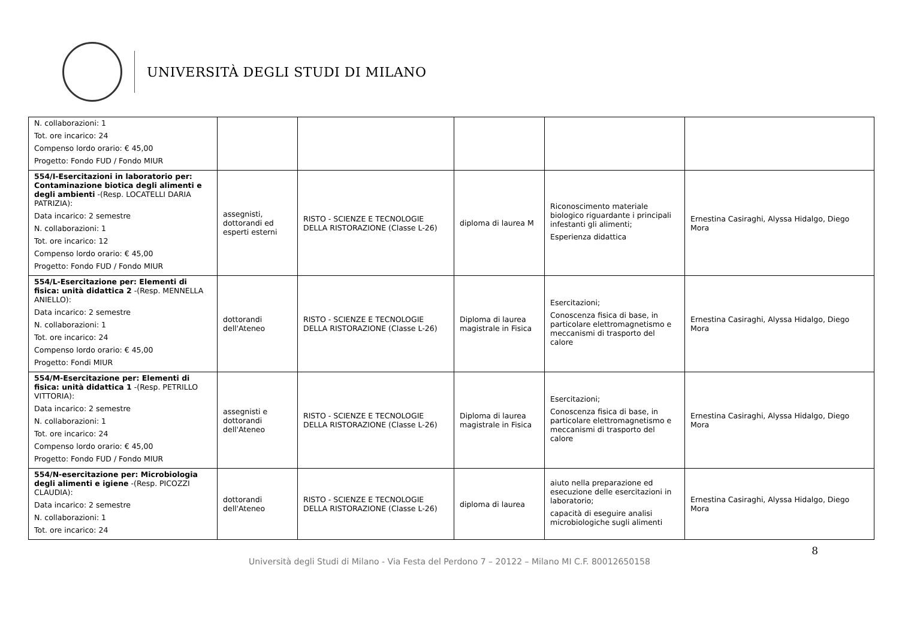UNIVERSITÀ DEGLI STUDI DI MILANO
| N. collaborazioni: 1 Tot. ore incarico: 24 Compenso lordo orario: € 45,00 Progetto: Fondo FUD / Fondo MIUR | | | | | |
| 554/I-Esercitazioni in laboratorio per: Contaminazione biotica degli alimenti e degli ambienti -(Resp. LOCATELLI DARIA PATRIZIA): Data incarico: 2 semestre N. collaborazioni: 1 Tot. ore incarico: 12 Compenso lordo orario: € 45,00 Progetto: Fondo FUD / Fondo MIUR | assegnisti, dottorandi ed esperti esterni | RISTO - SCIENZE E TECNOLOGIE DELLA RISTORAZIONE (Classe L-26) | diploma di laurea M | Riconoscimento materiale biologico riguardante i principali infestanti gli alimenti; Esperienza didattica | Ernestina Casiraghi, Alyssa Hidalgo, Diego Mora |
| 554/L-Esercitazione per: Elementi di fisica: unità didattica 2 -(Resp. MENNELLA ANIELLO): Data incarico: 2 semestre N. collaborazioni: 1 Tot. ore incarico: 24 Compenso lordo orario: € 45,00 Progetto: Fondi MIUR | dottorandi dell'Ateneo | RISTO - SCIENZE E TECNOLOGIE DELLA RISTORAZIONE (Classe L-26) | Diploma di laurea magistrale in Fisica | Esercitazioni; Conoscenza fisica di base, in particolare elettromagnetismo e meccanismi di trasporto del calore | Ernestina Casiraghi, Alyssa Hidalgo, Diego Mora |
| 554/M-Esercitazione per: Elementi di fisica: unità didattica 1 -(Resp. PETRILLO VITTORIA): Data incarico: 2 semestre N. collaborazioni: 1 Tot. ore incarico: 24 Compenso lordo orario: € 45,00 Progetto: Fondo FUD / Fondo MIUR | assegnisti e dottorandi dell'Ateneo | RISTO - SCIENZE E TECNOLOGIE DELLA RISTORAZIONE (Classe L-26) | Diploma di laurea magistrale in Fisica | Esercitazioni; Conoscenza fisica di base, in particolare elettromagnetismo e meccanismi di trasporto del calore | Ernestina Casiraghi, Alyssa Hidalgo, Diego Mora |
| 554/N-esercitazione per: Microbiologia degli alimenti e igiene -(Resp. PICOZZI CLAUDIA): Data incarico: 2 semestre N. collaborazioni: 1 Tot. ore incarico: 24 | dottorandi dell'Ateneo | RISTO - SCIENZE E TECNOLOGIE DELLA RISTORAZIONE (Classe L-26) | diploma di laurea | aiuto nella preparazione ed esecuzione delle esercitazioni in laboratorio; capacità di eseguire analisi microbiologiche sugli alimenti | Ernestina Casiraghi, Alyssa Hidalgo, Diego Mora |
8
Università degli Studi di Milano - Via Festa del Perdono 7 – 20122 – Milano MI C.F. 80012650158